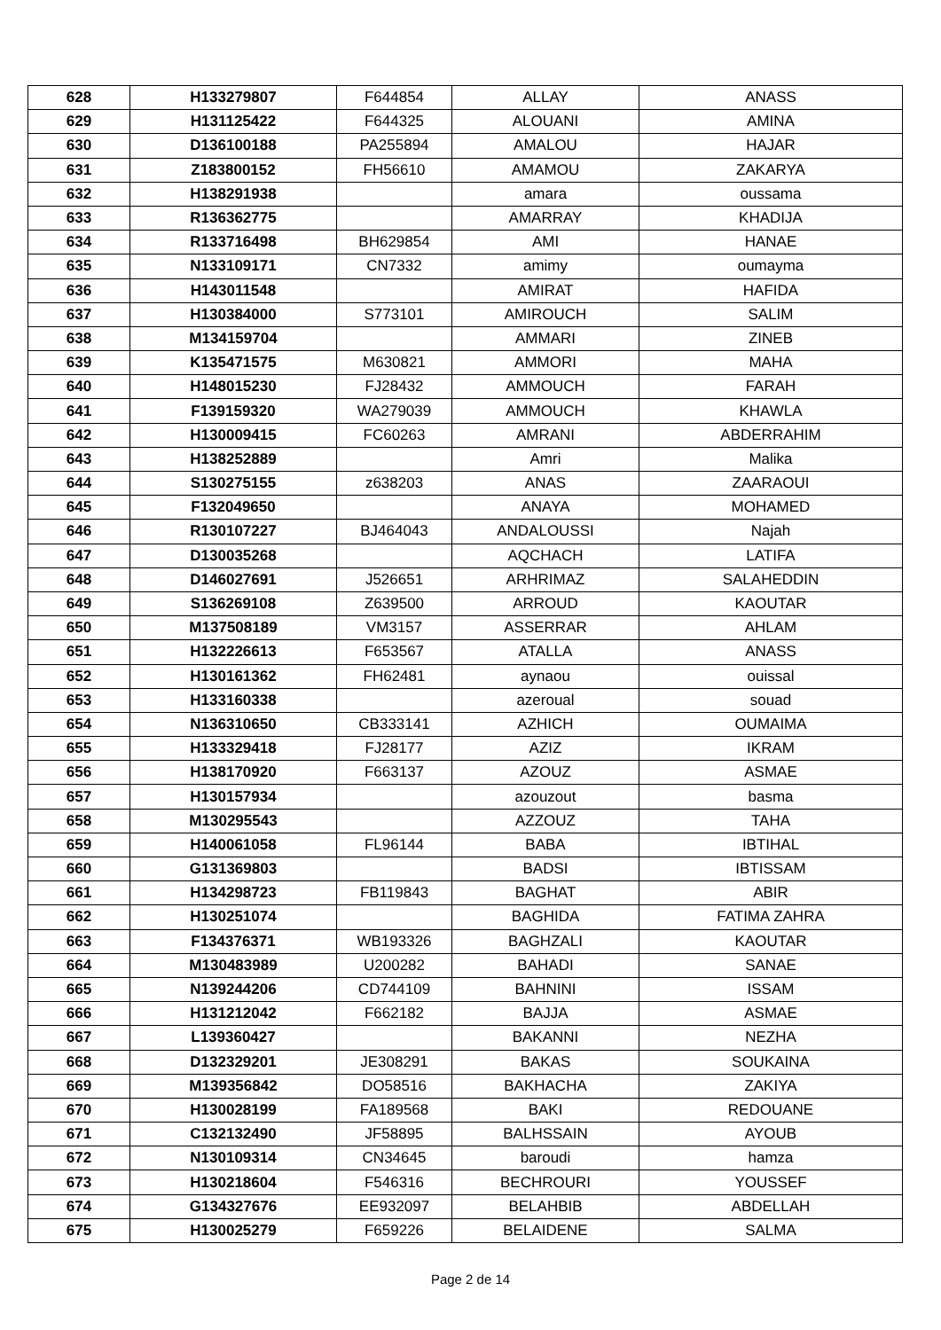| 628 | H133279807 | F644854 | ALLAY | ANASS |
| 629 | H131125422 | F644325 | ALOUANI | AMINA |
| 630 | D136100188 | PA255894 | AMALOU | HAJAR |
| 631 | Z183800152 | FH56610 | AMAMOU | ZAKARYA |
| 632 | H138291938 | | amara | oussama |
| 633 | R136362775 | | AMARRAY | KHADIJA |
| 634 | R133716498 | BH629854 | AMI | HANAE |
| 635 | N133109171 | CN7332 | amimy | oumayma |
| 636 | H143011548 | | AMIRAT | HAFIDA |
| 637 | H130384000 | S773101 | AMIROUCH | SALIM |
| 638 | M134159704 | | AMMARI | ZINEB |
| 639 | K135471575 | M630821 | AMMORI | MAHA |
| 640 | H148015230 | FJ28432 | AMMOUCH | FARAH |
| 641 | F139159320 | WA279039 | AMMOUCH | KHAWLA |
| 642 | H130009415 | FC60263 | AMRANI | ABDERRAHIM |
| 643 | H138252889 | | Amri | Malika |
| 644 | S130275155 | z638203 | ANAS | ZAARAOUI |
| 645 | F132049650 | | ANAYA | MOHAMED |
| 646 | R130107227 | BJ464043 | ANDALOUSSI | Najah |
| 647 | D130035268 | | AQCHACH | LATIFA |
| 648 | D146027691 | J526651 | ARHRIMAZ | SALAHEDDIN |
| 649 | S136269108 | Z639500 | ARROUD | KAOUTAR |
| 650 | M137508189 | VM3157 | ASSERRAR | AHLAM |
| 651 | H132226613 | F653567 | ATALLA | ANASS |
| 652 | H130161362 | FH62481 | aynaou | ouissal |
| 653 | H133160338 | | azeroual | souad |
| 654 | N136310650 | CB333141 | AZHICH | OUMAIMA |
| 655 | H133329418 | FJ28177 | AZIZ | IKRAM |
| 656 | H138170920 | F663137 | AZOUZ | ASMAE |
| 657 | H130157934 | | azouzout | basma |
| 658 | M130295543 | | AZZOUZ | TAHA |
| 659 | H140061058 | FL96144 | BABA | IBTIHAL |
| 660 | G131369803 | | BADSI | IBTISSAM |
| 661 | H134298723 | FB119843 | BAGHAT | ABIR |
| 662 | H130251074 | | BAGHIDA | FATIMA ZAHRA |
| 663 | F134376371 | WB193326 | BAGHZALI | KAOUTAR |
| 664 | M130483989 | U200282 | BAHADI | SANAE |
| 665 | N139244206 | CD744109 | BAHNINI | ISSAM |
| 666 | H131212042 | F662182 | BAJJA | ASMAE |
| 667 | L139360427 | | BAKANNI | NEZHA |
| 668 | D132329201 | JE308291 | BAKAS | SOUKAINA |
| 669 | M139356842 | DO58516 | BAKHACHA | ZAKIYA |
| 670 | H130028199 | FA189568 | BAKI | REDOUANE |
| 671 | C132132490 | JF58895 | BALHSSAIN | AYOUB |
| 672 | N130109314 | CN34645 | baroudi | hamza |
| 673 | H130218604 | F546316 | BECHROURI | YOUSSEF |
| 674 | G134327676 | EE932097 | BELAHBIB | ABDELLAH |
| 675 | H130025279 | F659226 | BELAIDENE | SALMA |
Page 2 de 14